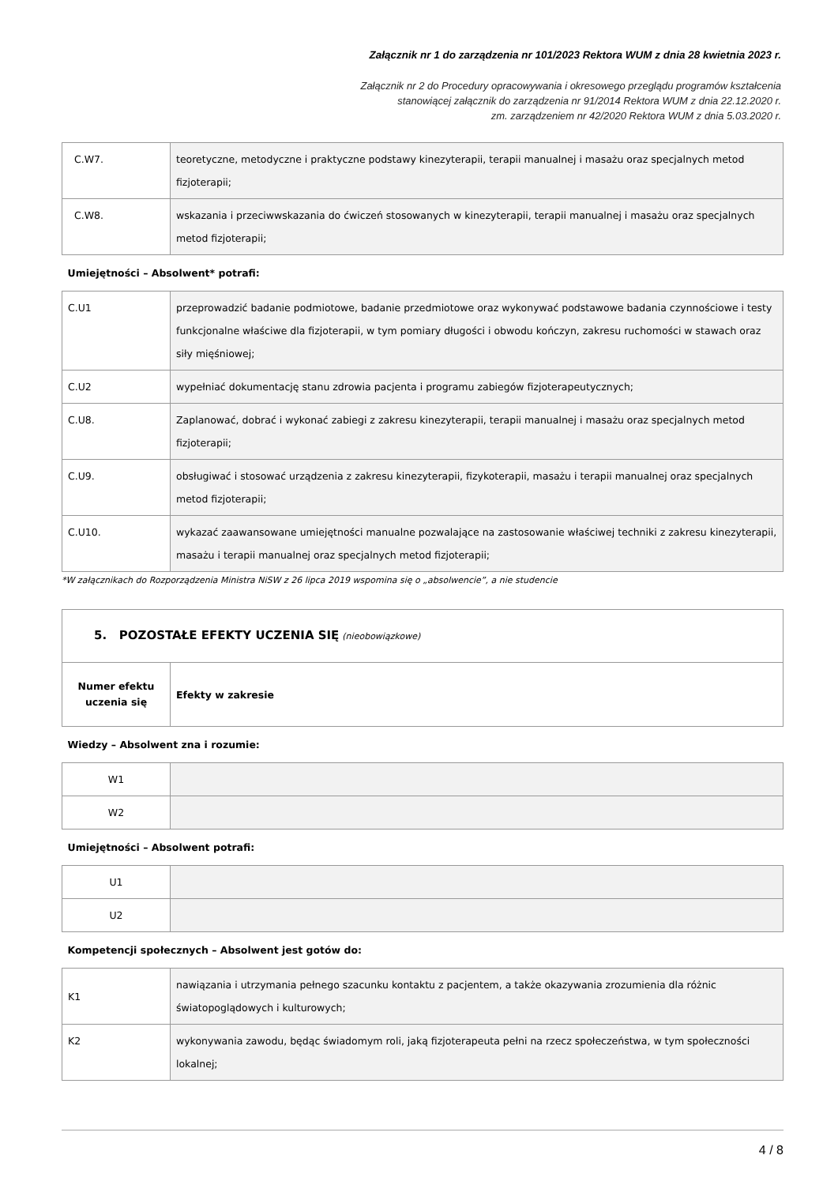Załącznik nr 1 do zarządzenia nr 101/2023 Rektora WUM z dnia 28 kwietnia 2023 r.
Załącznik nr 2 do Procedury opracowywania i okresowego przeglądu programów kształcenia
stanowiącej załącznik do zarządzenia nr 91/2014 Rektora WUM z dnia 22.12.2020 r.
zm. zarządzeniem nr 42/2020 Rektora WUM z dnia 5.03.2020 r.
| C.W7. | teoretyczne, metodyczne i praktyczne podstawy kinezyterapii, terapii manualnej i masażu oraz specjalnych metod fizjoterapii; |
| C.W8. | wskazania i przeciwwskazania do ćwiczeń stosowanych w kinezyterapii, terapii manualnej i masażu oraz specjalnych metod fizjoterapii; |
| Umiejętności – Absolwent* potrafi: | |
| C.U1 | przeprowadzić badanie podmiotowe, badanie przedmiotowe oraz wykonywać podstawowe badania czynnościowe i testy funkcjonalne właściwe dla fizjoterapii, w tym pomiary długości i obwodu kończyn, zakresu ruchomości w stawach oraz siły mięśniowej; |
| C.U2 | wypełniać dokumentację stanu zdrowia pacjenta i programu zabiegów fizjoterapeutycznych; |
| C.U8. | Zaplanować, dobrać i wykonać zabiegi z zakresu kinezyterapii, terapii manualnej i masażu oraz specjalnych metod fizjoterapii; |
| C.U9. | obsługiwać i stosować urządzenia z zakresu kinezyterapii, fizykoterapii, masażu i terapii manualnej oraz specjalnych metod fizjoterapii; |
| C.U10. | wykazać zaawansowane umiejętności manualne pozwalające na zastosowanie właściwej techniki z zakresu kinezyterapii, masażu i terapii manualnej oraz specjalnych metod fizjoterapii; |
*W załącznikach do Rozporządzenia Ministra NiSW z 26 lipca 2019 wspomina się o „absolwencie”, a nie studencie
| 5. POZOSTAŁE EFEKTY UCZENIA SIĘ (nieobowiązkowe) | |
| Numer efektu uczenia się | Efekty w zakresie |
| Wiedzy – Absolwent zna i rozumie: | |
| W1 | |
| W2 | |
| Umiejętności – Absolwent potrafi: | |
| U1 | |
| U2 | |
| Kompetencji społecznych – Absolwent jest gotów do: | |
| K1 | nawiązania i utrzymania pełnego szacunku kontaktu z pacjentem, a także okazywania zrozumienia dla różnic światopoglądowych i kulturowych; |
| K2 | wykonywania zawodu, będąc świadomym roli, jaką fizjoterapeuta pełni na rzecz społeczeństwa, w tym społeczności lokalnej; |
4 / 8